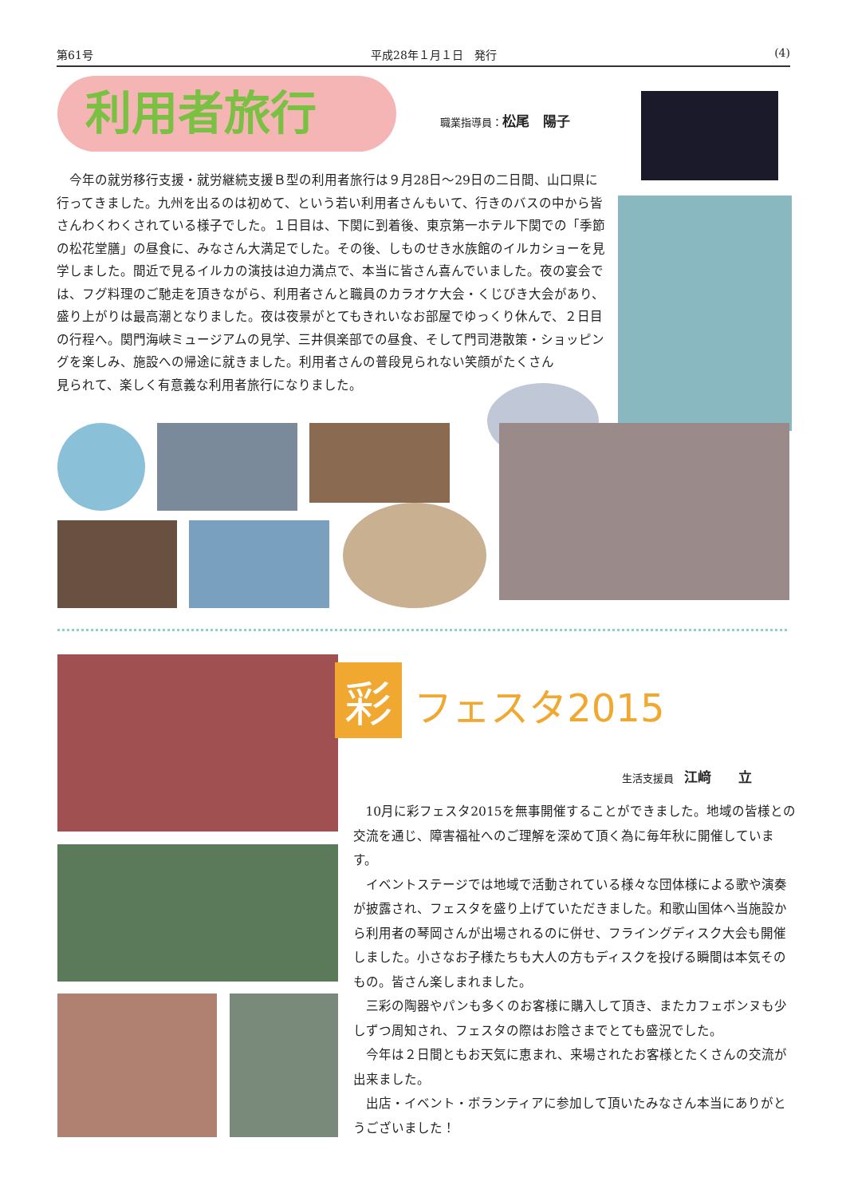第61号 平成28年１月１日　発行 (4)
利用者旅行 職業指導員：松尾　陽子
今年の就労移行支援・就労継続支援Ｂ型の利用者旅行は９月28日～29日の二日間、山口県に行ってきました。九州を出るのは初めて、という若い利用者さんもいて、行きのバスの中から皆さんわくわくされている様子でした。１日目は、下関に到着後、東京第一ホテル下関での「季節の松花堂膳」の昼食に、みなさん大満足でした。その後、しものせき水族館のイルカショーを見学しました。間近で見るイルカの演技は迫力満点で、本当に皆さん喜んでいました。夜の宴会では、フグ料理のご馳走を頂きながら、利用者さんと職員のカラオケ大会・くじびき大会があり、盛り上がりは最高潮となりました。夜は夜景がとてもきれいなお部屋でゆっくり休んで、２日目の行程へ。関門海峡ミュージアムの見学、三井倶楽部での昼食、そして門司港散策・ショッピングを楽しみ、施設への帰途に就きました。利用者さんの普段見られない笑顔がたくさん
見られて、楽しく有意義な利用者旅行になりました。
彩 フェスタ2015
生活支援員　江﨑　　立
10月に彩フェスタ2015を無事開催することができました。地域の皆様との交流を通じ、障害福祉へのご理解を深めて頂く為に毎年秋に開催しています。
イベントステージでは地域で活動されている様々な団体様による歌や演奏が披露され、フェスタを盛り上げていただきました。和歌山国体へ当施設から利用者の琴岡さんが出場されるのに併せ、フライングディスク大会も開催しました。小さなお子様たちも大人の方もディスクを投げる瞬間は本気そのもの。皆さん楽しまれました。
三彩の陶器やパンも多くのお客様に購入して頂き、またカフェボンヌも少しずつ周知され、フェスタの際はお陰さまでとても盛況でした。
今年は２日間ともお天気に恵まれ、来場されたお客様とたくさんの交流が出来ました。
出店・イベント・ボランティアに参加して頂いたみなさん本当にありがとうございました！